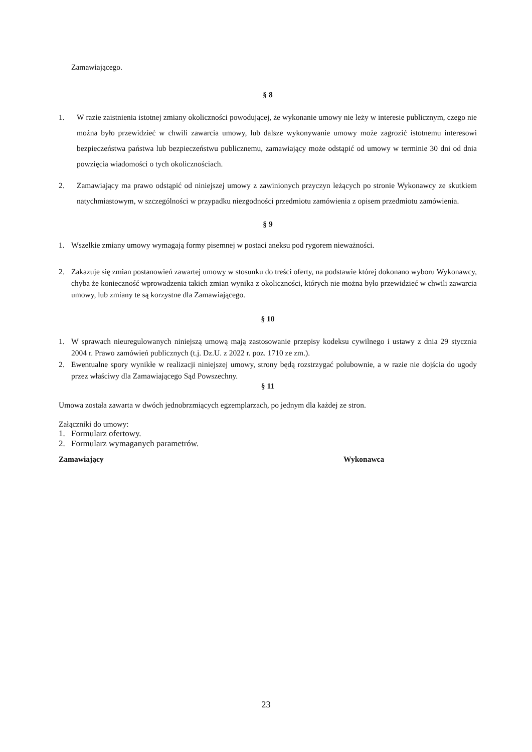Zamawiającego.
§ 8
1. W razie zaistnienia istotnej zmiany okoliczności powodującej, że wykonanie umowy nie leży w interesie publicznym, czego nie można było przewidzieć w chwili zawarcia umowy, lub dalsze wykonywanie umowy może zagrozić istotnemu interesowi bezpieczeństwa państwa lub bezpieczeństwu publicznemu, zamawiający może odstąpić od umowy w terminie 30 dni od dnia powzięcia wiadomości o tych okolicznościach.
2. Zamawiający ma prawo odstąpić od niniejszej umowy z zawinionych przyczyn leżących po stronie Wykonawcy ze skutkiem natychmiastowym, w szczególności w przypadku niezgodności przedmiotu zamówienia z opisem przedmiotu zamówienia.
§ 9
1. Wszelkie zmiany umowy wymagają formy pisemnej w postaci aneksu pod rygorem nieważności.
2. Zakazuje się zmian postanowień zawartej umowy w stosunku do treści oferty, na podstawie której dokonano wyboru Wykonawcy, chyba że konieczność wprowadzenia takich zmian wynika z okoliczności, których nie można było przewidzieć w chwili zawarcia umowy, lub zmiany te są korzystne dla Zamawiającego.
§ 10
1. W sprawach nieuregulowanych niniejszą umową mają zastosowanie przepisy kodeksu cywilnego i ustawy z dnia 29 stycznia 2004 r. Prawo zamówień publicznych (t.j. Dz.U. z 2022 r. poz. 1710 ze zm.).
2. Ewentualne spory wynikłe w realizacji niniejszej umowy, strony będą rozstrzygać polubownie, a w razie nie dojścia do ugody przez właściwy dla Zamawiającego Sąd Powszechny.
§ 11
Umowa została zawarta w dwóch jednobrzmiących egzemplarzach, po jednym dla każdej ze stron.
Załączniki do umowy:
1. Formularz ofertowy.
2. Formularz wymaganych parametrów.
Zamawiający Wykonawca
23